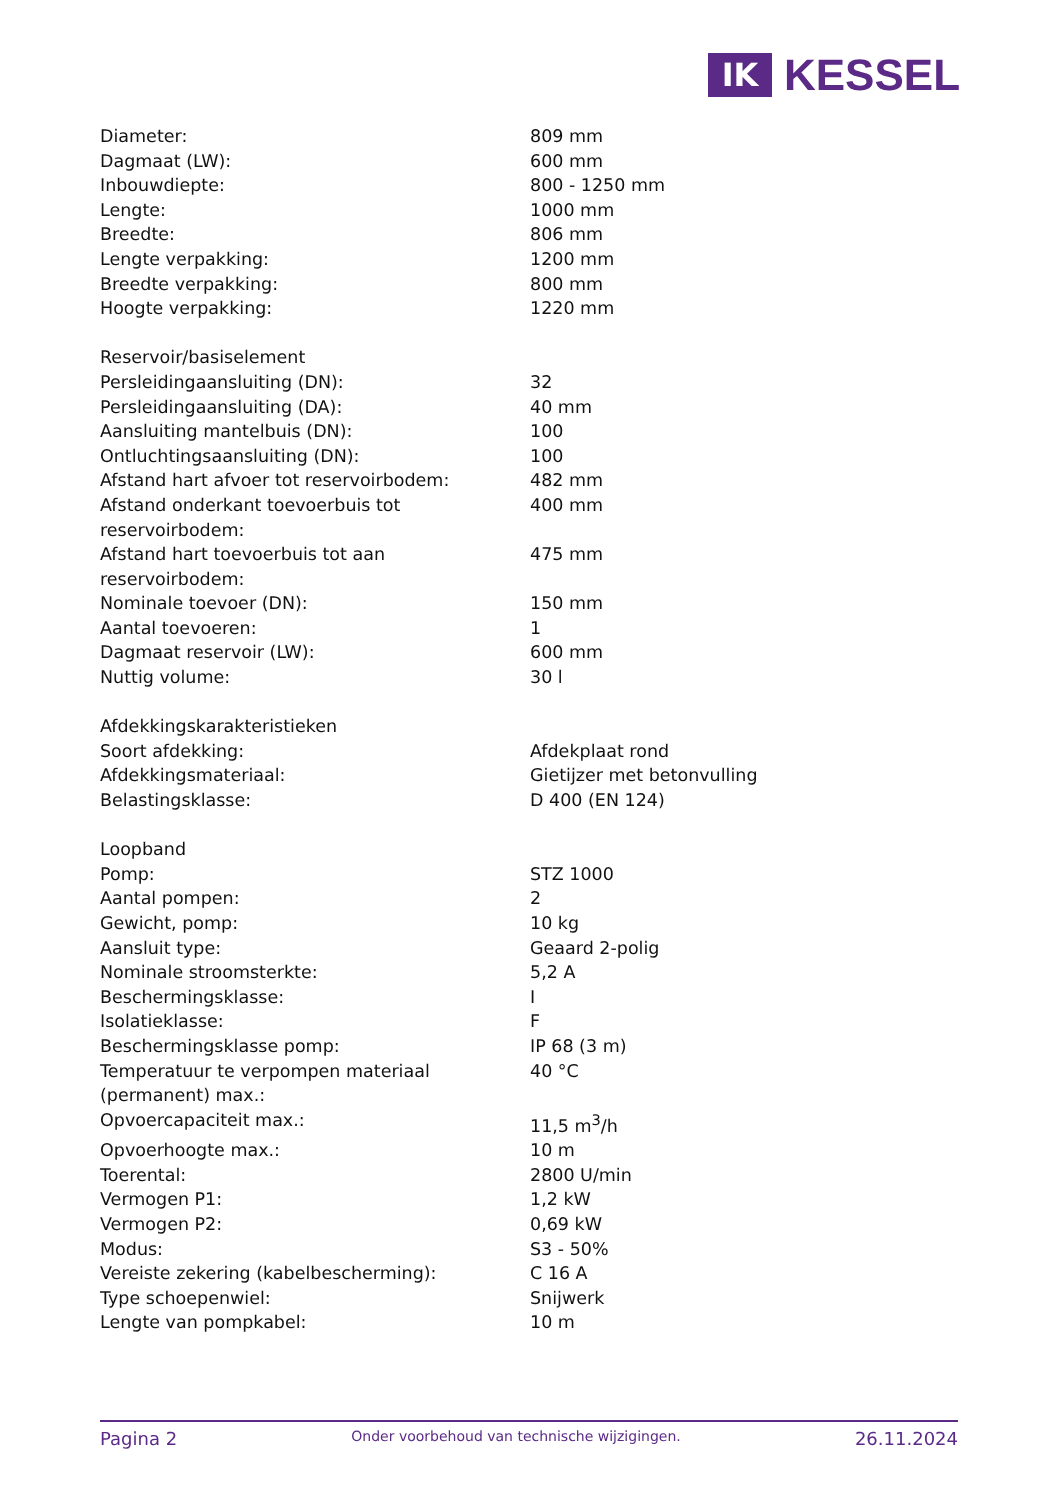IK
KESSEL
| Diameter: | 809 mm |
| Dagmaat (LW): | 600 mm |
| Inbouwdiepte: | 800 - 1250 mm |
| Lengte: | 1000 mm |
| Breedte: | 806 mm |
| Lengte verpakking: | 1200 mm |
| Breedte verpakking: | 800 mm |
| Hoogte verpakking: | 1220 mm |
| Reservoir/basiselement | |
| Persleidingaansluiting (DN): | 32 |
| Persleidingaansluiting (DA): | 40 mm |
| Aansluiting mantelbuis (DN): | 100 |
| Ontluchtingsaansluiting (DN): | 100 |
| Afstand hart afvoer tot reservoirbodem: | 482 mm |
| Afstand onderkant toevoerbuis tot reservoirbodem: | 400 mm |
| Afstand hart toevoerbuis tot aan reservoirbodem: | 475 mm |
| Nominale toevoer (DN): | 150 mm |
| Aantal toevoeren: | 1 |
| Dagmaat reservoir (LW): | 600 mm |
| Nuttig volume: | 30 l |
| Afdekkingskarakteristieken | |
| Soort afdekking: | Afdekplaat rond |
| Afdekkingsmateriaal: | Gietijzer met betonvulling |
| Belastingsklasse: | D 400 (EN 124) |
| Loopband | |
| Pomp: | STZ 1000 |
| Aantal pompen: | 2 |
| Gewicht, pomp: | 10 kg |
| Aansluit type: | Geaard 2-polig |
| Nominale stroomsterkte: | 5,2 A |
| Beschermingsklasse: | I |
| Isolatieklasse: | F |
| Beschermingsklasse pomp: | IP 68 (3 m) |
| Temperatuur te verpompen materiaal (permanent) max.: | 40 °C |
| Opvoercapaciteit max.: | 11,5 m<sup>3</sup>/h |
| Opvoerhoogte max.: | 10 m |
| Toerental: | 2800 U/min |
| Vermogen P1: | 1,2 kW |
| Vermogen P2: | 0,69 kW |
| Modus: | S3 - 50% |
| Vereiste zekering (kabelbescherming): | C 16 A |
| Type schoepenwiel: | Snijwerk |
| Lengte van pompkabel: | 10 m |
Pagina 2
Onder voorbehoud van technische wijzigingen.
26.11.2024